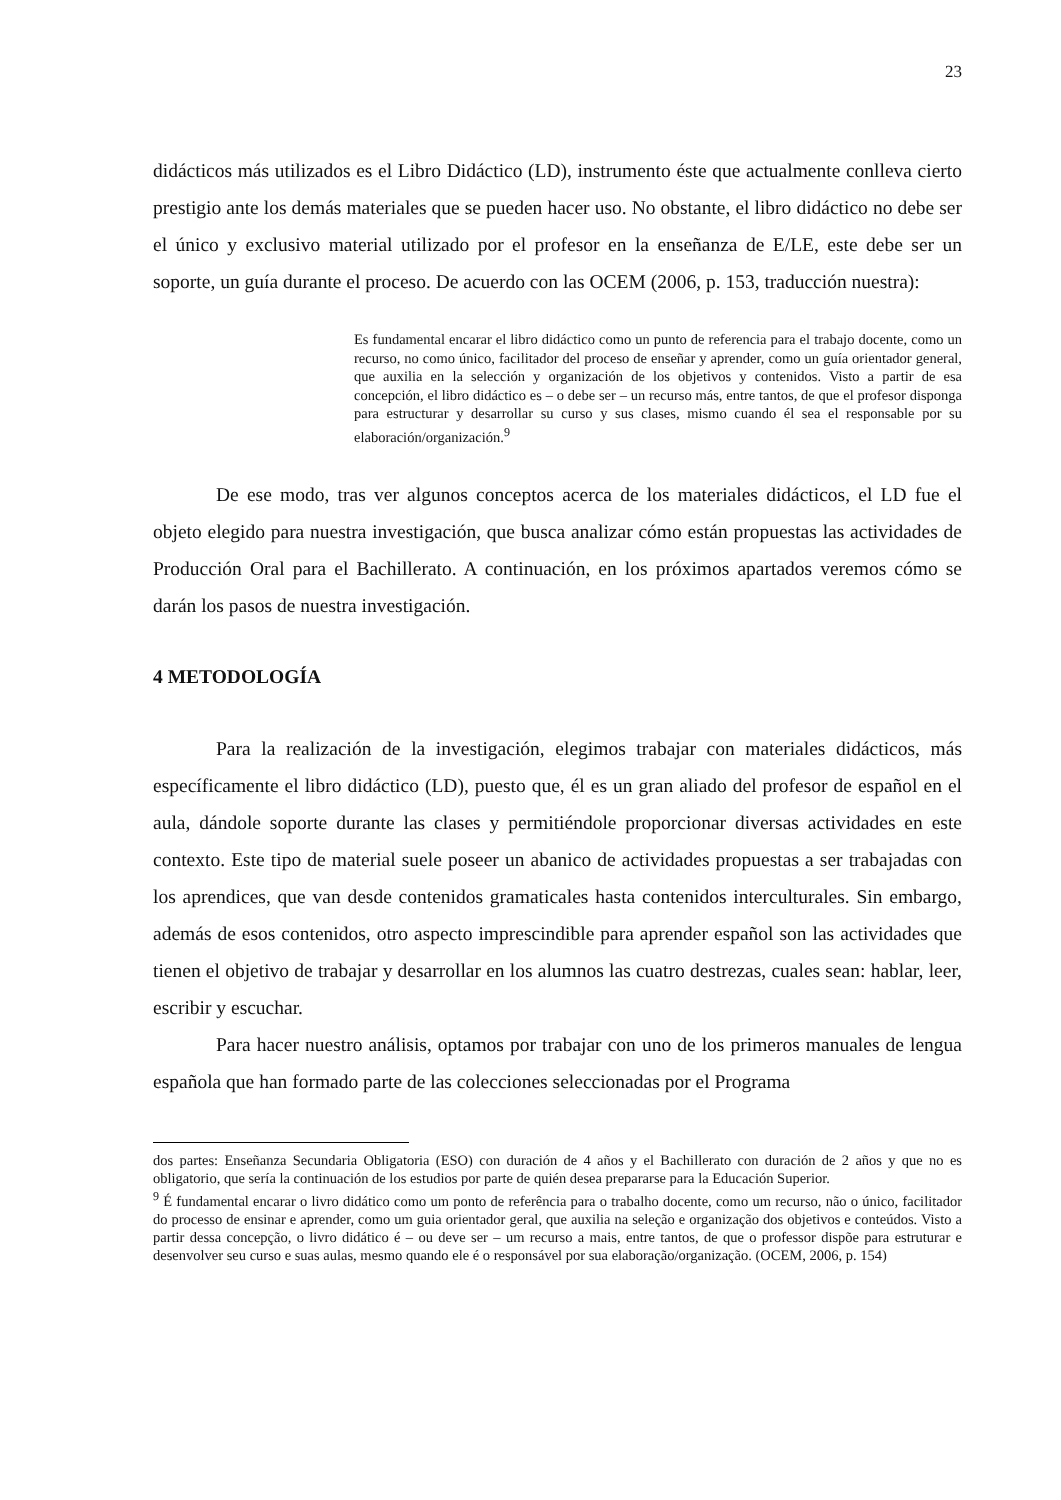23
didácticos más utilizados es el Libro Didáctico (LD), instrumento éste que actualmente conlleva cierto prestigio ante los demás materiales que se pueden hacer uso. No obstante, el libro didáctico no debe ser el único y exclusivo material utilizado por el profesor en la enseñanza de E/LE, este debe ser un soporte, un guía durante el proceso. De acuerdo con las OCEM (2006, p. 153, traducción nuestra):
Es fundamental encarar el libro didáctico como un punto de referencia para el trabajo docente, como un recurso, no como único, facilitador del proceso de enseñar y aprender, como un guía orientador general, que auxilia en la selección y organización de los objetivos y contenidos. Visto a partir de esa concepción, el libro didáctico es – o debe ser – un recurso más, entre tantos, de que el profesor disponga para estructurar y desarrollar su curso y sus clases, mismo cuando él sea el responsable por su elaboración/organización.<sup>9</sup>
De ese modo, tras ver algunos conceptos acerca de los materiales didácticos, el LD fue el objeto elegido para nuestra investigación, que busca analizar cómo están propuestas las actividades de Producción Oral para el Bachillerato. A continuación, en los próximos apartados veremos cómo se darán los pasos de nuestra investigación.
4 METODOLOGÍA
Para la realización de la investigación, elegimos trabajar con materiales didácticos, más específicamente el libro didáctico (LD), puesto que, él es un gran aliado del profesor de español en el aula, dándole soporte durante las clases y permitiéndole proporcionar diversas actividades en este contexto. Este tipo de material suele poseer un abanico de actividades propuestas a ser trabajadas con los aprendices, que van desde contenidos gramaticales hasta contenidos interculturales. Sin embargo, además de esos contenidos, otro aspecto imprescindible para aprender español son las actividades que tienen el objetivo de trabajar y desarrollar en los alumnos las cuatro destrezas, cuales sean: hablar, leer, escribir y escuchar.
Para hacer nuestro análisis, optamos por trabajar con uno de los primeros manuales de lengua española que han formado parte de las colecciones seleccionadas por el Programa
dos partes: Enseñanza Secundaria Obligatoria (ESO) con duración de 4 años y el Bachillerato con duración de 2 años y que no es obligatorio, que sería la continuación de los estudios por parte de quién desea prepararse para la Educación Superior.
<sup>9</sup> É fundamental encarar o livro didático como um ponto de referência para o trabalho docente, como um recurso, não o único, facilitador do processo de ensinar e aprender, como um guia orientador geral, que auxilia na seleção e organização dos objetivos e conteúdos. Visto a partir dessa concepção, o livro didático é – ou deve ser – um recurso a mais, entre tantos, de que o professor dispõe para estruturar e desenvolver seu curso e suas aulas, mesmo quando ele é o responsável por sua elaboração/organização. (OCEM, 2006, p. 154)